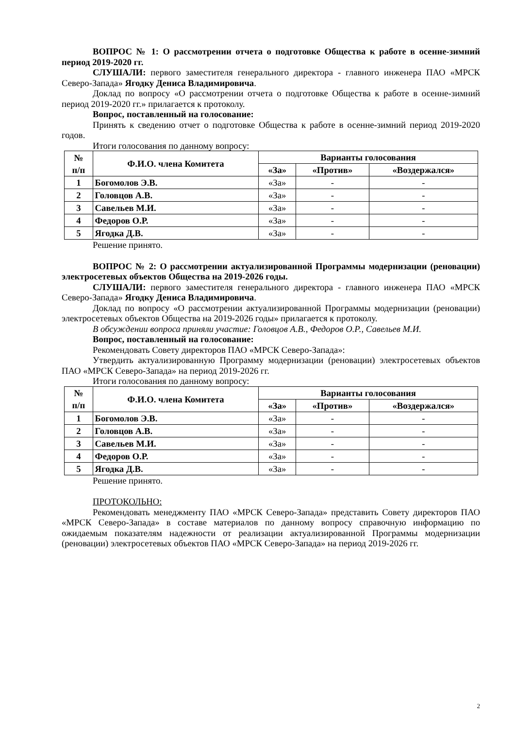ВОПРОС № 1: О рассмотрении отчета о подготовке Общества к работе в осенне-зимний период 2019-2020 гг.
СЛУШАЛИ: первого заместителя генерального директора - главного инженера ПАО «МРСК Северо-Запада» Ягодку Дениса Владимировича.
Доклад по вопросу «О рассмотрении отчета о подготовке Общества к работе в осенне-зимний период 2019-2020 гг.» прилагается к протоколу.
Вопрос, поставленный на голосование:
Принять к сведению отчет о подготовке Общества к работе в осенне-зимний период 2019-2020 годов.
Итоги голосования по данному вопросу:
| № п/п | Ф.И.О. члена Комитета | Варианты голосования | | |
| --- | --- | --- | --- | --- |
| | | «За» | «Против» | «Воздержался» |
| 1 | Богомолов Э.В. | «За» | - | - |
| 2 | Головцов А.В. | «За» | - | - |
| 3 | Савельев М.И. | «За» | - | - |
| 4 | Федоров О.Р. | «За» | - | - |
| 5 | Ягодка Д.В. | «За» | - | - |
Решение принято.
ВОПРОС № 2: О рассмотрении актуализированной Программы модернизации (реновации) электросетевых объектов Общества на 2019-2026 годы.
СЛУШАЛИ: первого заместителя генерального директора - главного инженера ПАО «МРСК Северо-Запада» Ягодку Дениса Владимировича.
Доклад по вопросу «О рассмотрении актуализированной Программы модернизации (реновации) электросетевых объектов Общества на 2019-2026 годы» прилагается к протоколу.
В обсуждении вопроса приняли участие: Головцов А.В., Федоров О.Р., Савельев М.И.
Вопрос, поставленный на голосование:
Рекомендовать Совету директоров ПАО «МРСК Северо-Запада»:
Утвердить актуализированную Программу модернизации (реновации) электросетевых объектов ПАО «МРСК Северо-Запада» на период 2019-2026 гг.
Итоги голосования по данному вопросу:
| № п/п | Ф.И.О. члена Комитета | Варианты голосования | | |
| --- | --- | --- | --- | --- |
| | | «За» | «Против» | «Воздержался» |
| 1 | Богомолов Э.В. | «За» | - | - |
| 2 | Головцов А.В. | «За» | - | - |
| 3 | Савельев М.И. | «За» | - | - |
| 4 | Федоров О.Р. | «За» | - | - |
| 5 | Ягодка Д.В. | «За» | - | - |
Решение принято.
ПРОТОКОЛЬНО:
Рекомендовать менеджменту ПАО «МРСК Северо-Запада» представить Совету директоров ПАО «МРСК Северо-Запада» в составе материалов по данному вопросу справочную информацию по ожидаемым показателям надежности от реализации актуализированной Программы модернизации (реновации) электросетевых объектов ПАО «МРСК Северо-Запада» на период 2019-2026 гг.
2